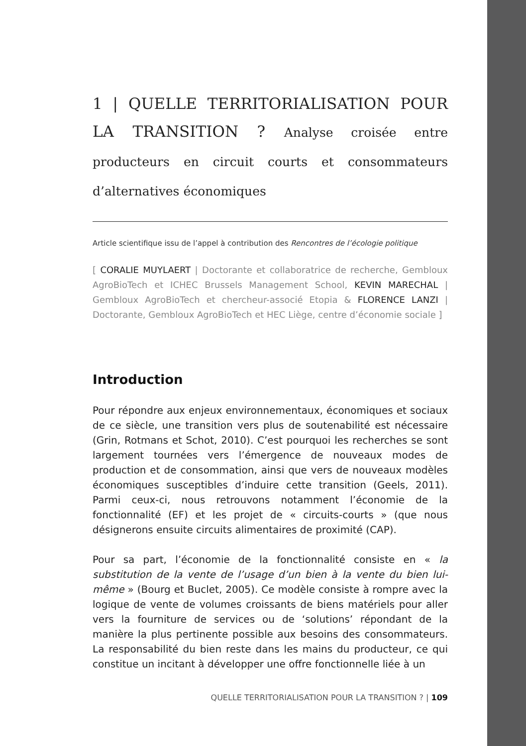1 | QUELLE TERRITORIALISATION POUR LA TRANSITION ? Analyse croisée entre producteurs en circuit courts et consommateurs d’alternatives économiques
Article scientifique issu de l’appel à contribution des Rencontres de l’écologie politique
[ CORALIE MUYLAERT | Doctorante et collaboratrice de recherche, Gembloux AgroBioTech et ICHEC Brussels Management School, KEVIN MARECHAL | Gembloux AgroBioTech et chercheur-associé Etopia & FLORENCE LANZI | Doctorante, Gembloux AgroBioTech et HEC Liège, centre d’économie sociale ]
Introduction
Pour répondre aux enjeux environnementaux, économiques et sociaux de ce siècle, une transition vers plus de soutenabilité est nécessaire (Grin, Rotmans et Schot, 2010). C’est pourquoi les recherches se sont largement tournées vers l’émergence de nouveaux modes de production et de consommation, ainsi que vers de nouveaux modèles économiques susceptibles d’induire cette transition (Geels, 2011). Parmi ceux-ci, nous retrouvons notamment l’économie de la fonctionnalité (EF) et les projet de « circuits-courts » (que nous désignerons ensuite circuits alimentaires de proximité (CAP).
Pour sa part, l’économie de la fonctionnalité consiste en « la substitution de la vente de l’usage d’un bien à la vente du bien lui-même » (Bourg et Buclet, 2005). Ce modèle consiste à rompre avec la logique de vente de volumes croissants de biens matériels pour aller vers la fourniture de services ou de ‘solutions’ répondant de la manière la plus pertinente possible aux besoins des consommateurs. La responsabilité du bien reste dans les mains du producteur, ce qui constitue un incitant à développer une offre fonctionnelle liée à un
QUELLE TERRITORIALISATION POUR LA TRANSITION ? | 109